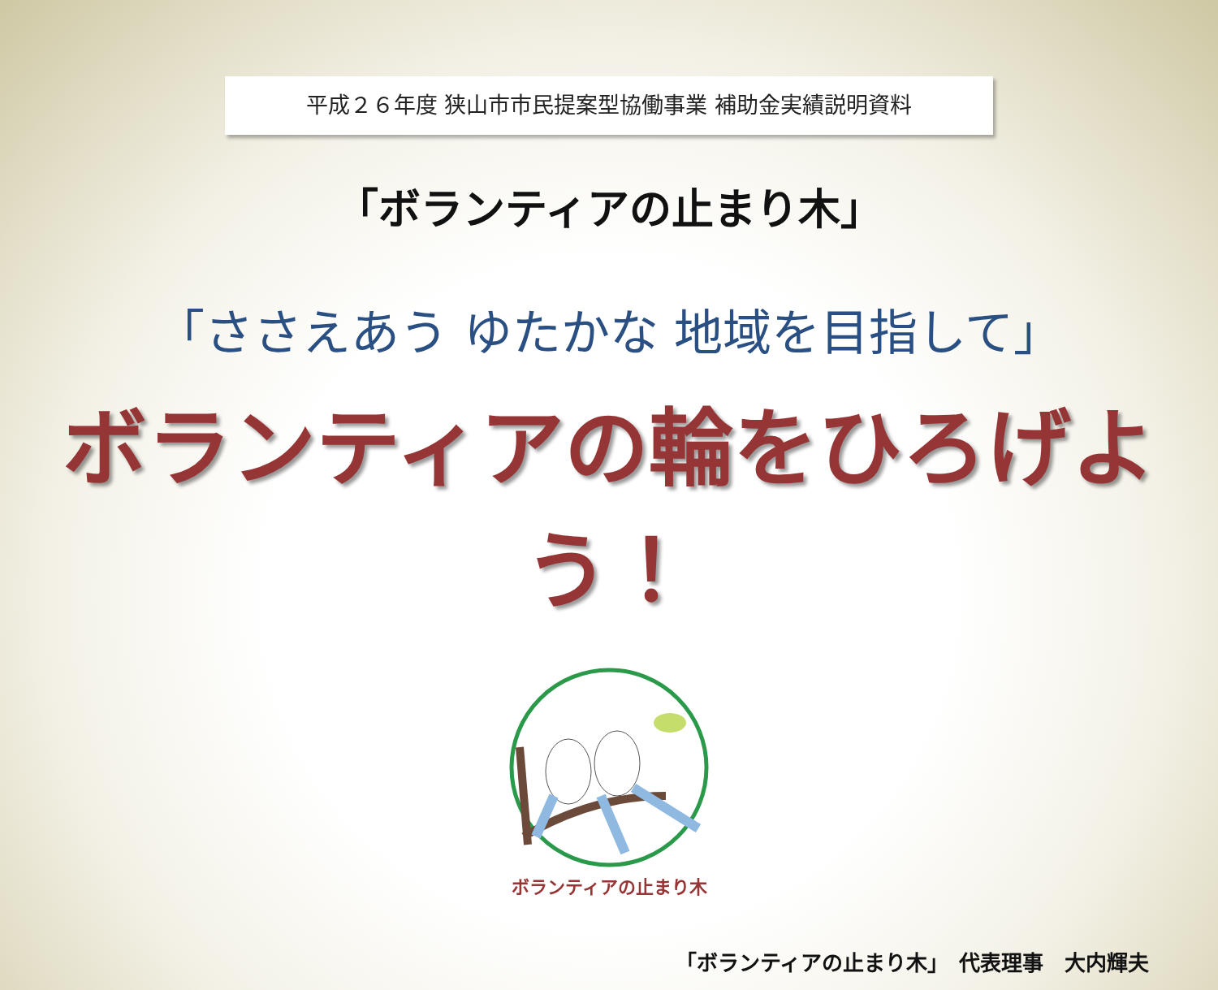平成２６年度 狭山市市民提案型協働事業 補助金実績説明資料
「ボランティアの止まり木」
「ささえあう ゆたかな 地域を目指して」
ボランティアの輪をひろげよう！
ボランティアの止まり木
「ボランティアの止まり木」　代表理事　大内輝夫